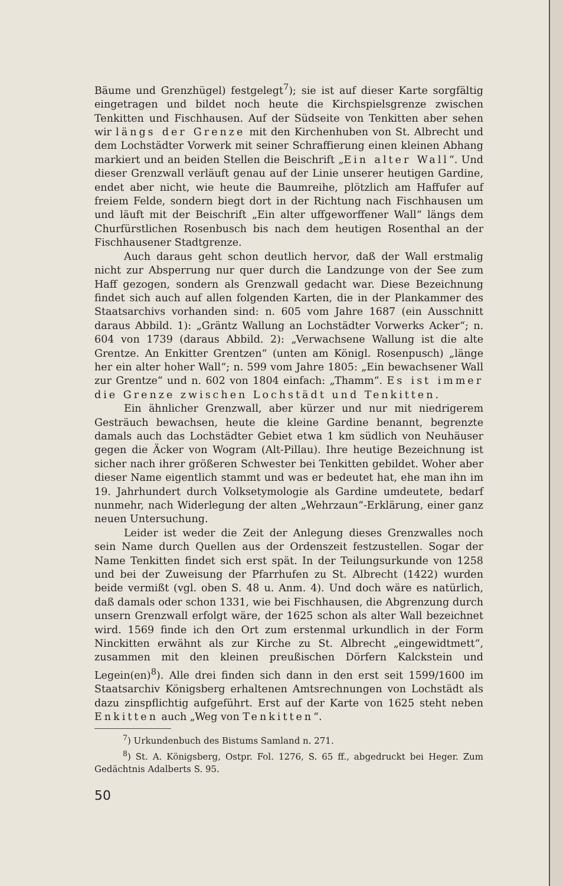Bäume und Grenzhügel) festgelegt<sup>7</sup>); sie ist auf dieser Karte sorgfältig eingetragen und bildet noch heute die Kirchspielsgrenze zwischen Tenkitten und Fischhausen. Auf der Südseite von Tenkitten aber sehen wir längs der Grenze mit den Kirchenhuben von St. Albrecht und dem Lochstädter Vorwerk mit seiner Schraffierung einen kleinen Abhang markiert und an beiden Stellen die Beischrift „Ein alter Wall“. Und dieser Grenzwall verläuft genau auf der Linie unserer heutigen Gardine, endet aber nicht, wie heute die Baumreihe, plötzlich am Haffufer auf freiem Felde, sondern biegt dort in der Richtung nach Fischhausen um und läuft mit der Beischrift „Ein alter uffgeworffener Wall“ längs dem Churfürstlichen Rosenbusch bis nach dem heutigen Rosenthal an der Fischhausener Stadtgrenze.
Auch daraus geht schon deutlich hervor, daß der Wall erstmalig nicht zur Absperrung nur quer durch die Landzunge von der See zum Haff gezogen, sondern als Grenzwall gedacht war. Diese Bezeichnung findet sich auch auf allen folgenden Karten, die in der Plankammer des Staatsarchivs vorhanden sind: n. 605 vom Jahre 1687 (ein Ausschnitt daraus Abbild. 1): „Gräntz Wallung an Lochstädter Vorwerks Acker“; n. 604 von 1739 (daraus Abbild. 2): „Verwachsene Wallung ist die alte Grentze. An Enkitter Grentzen“ (unten am Königl. Rosenpusch) „länge her ein alter hoher Wall“; n. 599 vom Jahre 1805: „Ein bewachsener Wall zur Grentze“ und n. 602 von 1804 einfach: „Thamm“. Es ist immer die Grenze zwischen Lochstädt und Tenkitten.
Ein ähnlicher Grenzwall, aber kürzer und nur mit niedrigerem Gesträuch bewachsen, heute die kleine Gardine benannt, begrenzte damals auch das Lochstädter Gebiet etwa 1 km südlich von Neuhäuser gegen die Äcker von Wogram (Alt-Pillau). Ihre heutige Bezeichnung ist sicher nach ihrer größeren Schwester bei Tenkitten gebildet. Woher aber dieser Name eigentlich stammt und was er bedeutet hat, ehe man ihn im 19. Jahrhundert durch Volksetymologie als Gardine umdeutete, bedarf nunmehr, nach Widerlegung der alten „Wehrzaun“-Erklärung, einer ganz neuen Untersuchung.
Leider ist weder die Zeit der Anlegung dieses Grenzwalles noch sein Name durch Quellen aus der Ordenszeit festzustellen. Sogar der Name Tenkitten findet sich erst spät. In der Teilungsurkunde von 1258 und bei der Zuweisung der Pfarrhufen zu St. Albrecht (1422) wurden beide vermißt (vgl. oben S. 48 u. Anm. 4). Und doch wäre es natürlich, daß damals oder schon 1331, wie bei Fischhausen, die Abgrenzung durch unsern Grenzwall erfolgt wäre, der 1625 schon als alter Wall bezeichnet wird. 1569 finde ich den Ort zum erstenmal urkundlich in der Form Ninckitten erwähnt als zur Kirche zu St. Albrecht „eingewidtmett“, zusammen mit den kleinen preußischen Dörfern Kalckstein und Legein(en)<sup>8</sup>). Alle drei finden sich dann in den erst seit 1599/1600 im Staatsarchiv Königsberg erhaltenen Amtsrechnungen von Lochstädt als dazu zinspflichtig aufgeführt. Erst auf der Karte von 1625 steht neben Enkitten auch „Weg von Tenkitten“.
<sup>7</sup>) Urkundenbuch des Bistums Samland n. 271.
<sup>8</sup>) St. A. Königsberg, Ostpr. Fol. 1276, S. 65 ff., abgedruckt bei Heger. Zum Gedächtnis Adalberts S. 95.
50